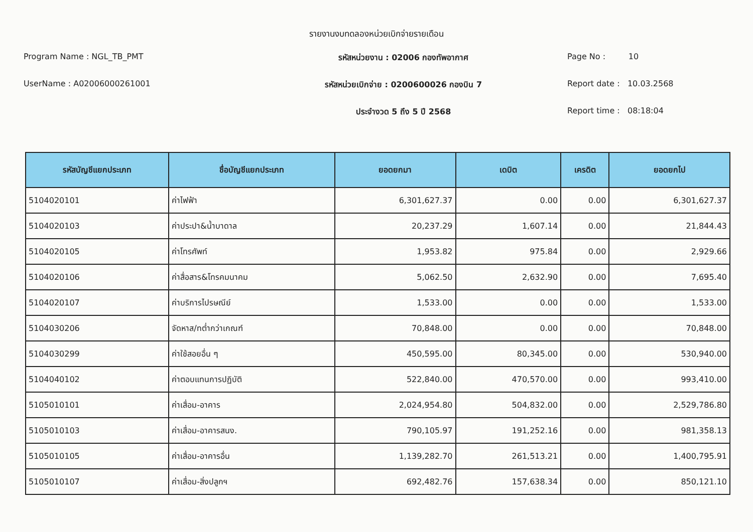รายงานงบทดลองหน่วยเบิกจ่ายรายเดือน
Program Name : NGL_TB_PMT
รหัสหน่วยงาน : 02006 กองทัพอากาศ
Page No : 10
UserName : A02006000261001
รหัสหน่วยเบิกจ่าย : 0200600026 กองบิน 7
Report date : 10.03.2568
ประจำงวด 5 ถึง 5 ปี 2568
Report time : 08:18:04
| รหัสบัญชีแยกประเภท | ชื่อบัญชีแยกประเภท | ยอดยกมา | เดบิต | เครดิต | ยอดยกไป |
| --- | --- | --- | --- | --- | --- |
| 5104020101 | ค่าไฟฟ้า | 6,301,627.37 | 0.00 | 0.00 | 6,301,627.37 |
| 5104020103 | ค่าประปา&น้ำบาดาล | 20,237.29 | 1,607.14 | 0.00 | 21,844.43 |
| 5104020105 | ค่าโทรศัพท์ | 1,953.82 | 975.84 | 0.00 | 2,929.66 |
| 5104020106 | ค่าสื่อสาร&โทรคมนาคม | 5,062.50 | 2,632.90 | 0.00 | 7,695.40 |
| 5104020107 | ค่าบริการไปรษณีย์ | 1,533.00 | 0.00 | 0.00 | 1,533.00 |
| 5104030206 | จัดหาส/ทต่ำกว่าเกณฑ์ | 70,848.00 | 0.00 | 0.00 | 70,848.00 |
| 5104030299 | ค่าใช้สอยอื่น ๆ | 450,595.00 | 80,345.00 | 0.00 | 530,940.00 |
| 5104040102 | ค่าตอบแทนการปฏิบัติ | 522,840.00 | 470,570.00 | 0.00 | 993,410.00 |
| 5105010101 | ค่าเสื่อม-อาคาร | 2,024,954.80 | 504,832.00 | 0.00 | 2,529,786.80 |
| 5105010103 | ค่าเสื่อม-อาคารสนง. | 790,105.97 | 191,252.16 | 0.00 | 981,358.13 |
| 5105010105 | ค่าเสื่อม-อาคารอื่น | 1,139,282.70 | 261,513.21 | 0.00 | 1,400,795.91 |
| 5105010107 | ค่าเสื่อม-สิ่งปลูกฯ | 692,482.76 | 157,638.34 | 0.00 | 850,121.10 |